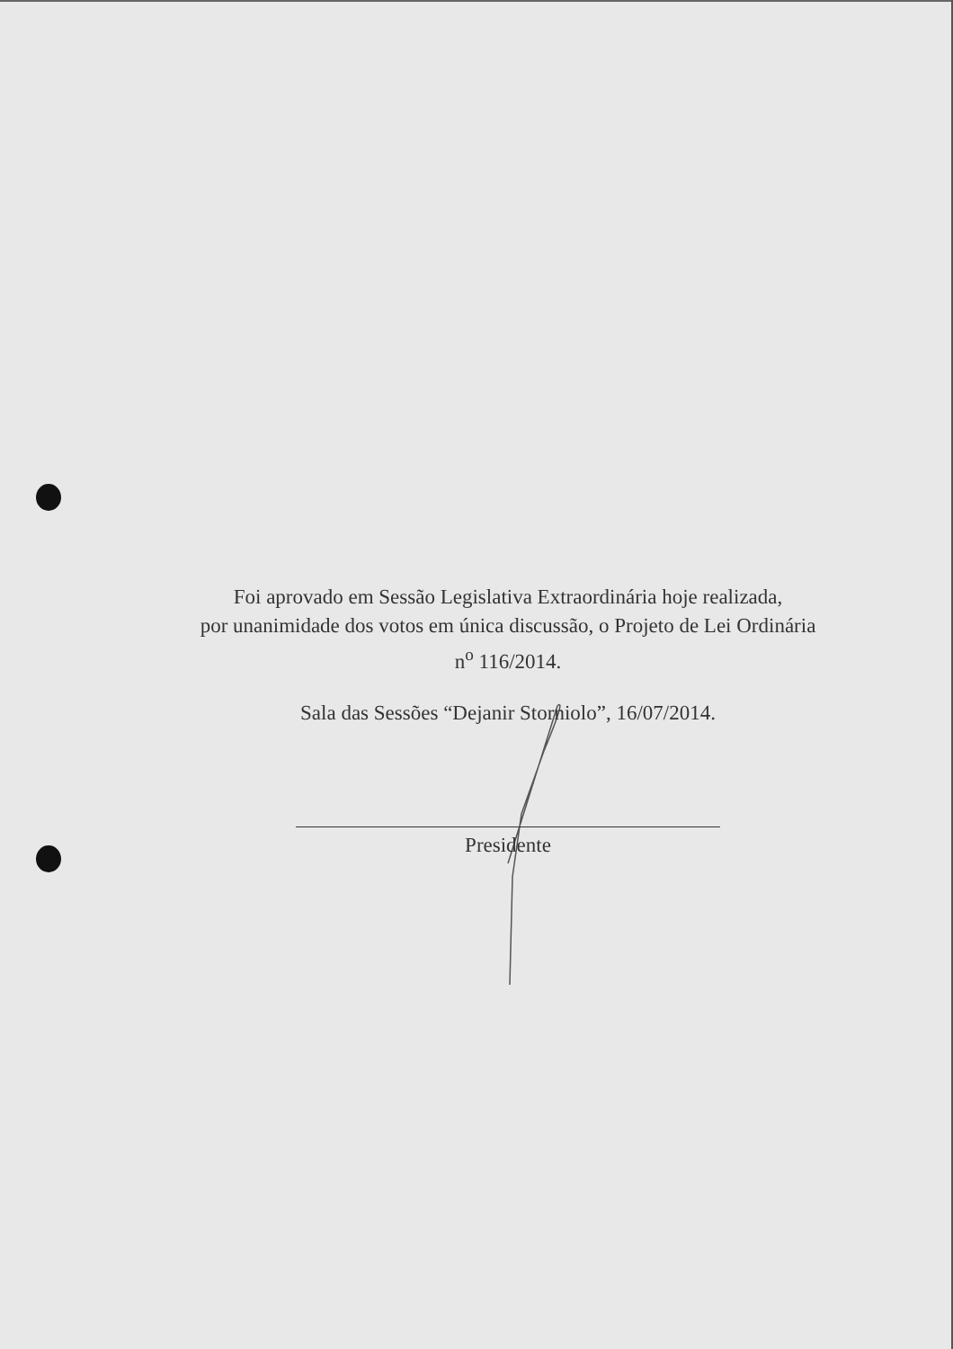Foi aprovado em Sessão Legislativa Extraordinária hoje realizada,
por unanimidade dos votos em única discussão, o Projeto de Lei Ordinária
n<sup>o</sup> 116/2014.
Sala das Sessões “Dejanir Storniolo”, 16/07/2014.
Presidente